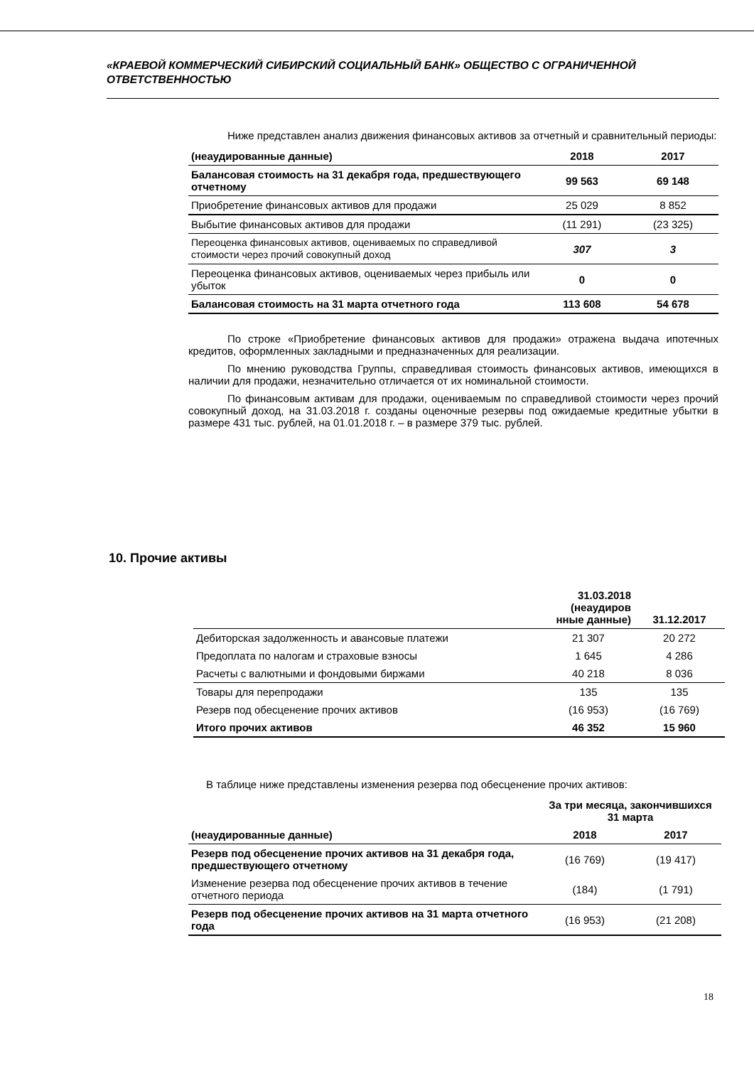«КРАЕВОЙ КОММЕРЧЕСКИЙ СИБИРСКИЙ СОЦИАЛЬНЫЙ БАНК» ОБЩЕСТВО С ОГРАНИЧЕННОЙ ОТВЕТСТВЕННОСТЬЮ
Ниже представлен анализ движения финансовых активов за отчетный и сравнительный периоды:
| (неаудированные данные) | 2018 | 2017 |
| --- | --- | --- |
| Балансовая стоимость на 31 декабря года, предшествующего отчетному | 99 563 | 69 148 |
| Приобретение финансовых активов для продажи | 25 029 | 8 852 |
| Выбытие финансовых активов для продажи | (11 291) | (23 325) |
| Переоценка финансовых активов, оцениваемых по справедливой стоимости через прочий совокупный доход | 307 | 3 |
| Переоценка финансовых активов, оцениваемых через прибыль или убыток | 0 | 0 |
| Балансовая стоимость на 31 марта отчетного года | 113 608 | 54 678 |
По строке «Приобретение финансовых активов для продажи» отражена выдача ипотечных кредитов, оформленных закладными и предназначенных для реализации.
По мнению руководства Группы, справедливая стоимость финансовых активов, имеющихся в наличии для продажи, незначительно отличается от их номинальной стоимости.
По финансовым активам для продажи, оцениваемым по справедливой стоимости через прочий совокупный доход, на 31.03.2018 г. созданы оценочные резервы под ожидаемые кредитные убытки в размере 431 тыс. рублей, на 01.01.2018 г. – в размере 379 тыс. рублей.
10. Прочие активы
| | 31.03.2018 (неаудиров нные данные) | 31.12.2017 |
| --- | --- | --- |
| Дебиторская задолженность и авансовые платежи | 21 307 | 20 272 |
| Предоплата по налогам и страховые взносы | 1 645 | 4 286 |
| Расчеты с валютными и фондовыми биржами | 40 218 | 8 036 |
| Товары для перепродажи | 135 | 135 |
| Резерв под обесценение прочих активов | (16 953) | (16 769) |
| Итого прочих активов | 46 352 | 15 960 |
В таблице ниже представлены изменения резерва под обесценение прочих активов:
| | За три месяца, закончившихся 31 марта | |
| --- | --- | --- |
| (неаудированные данные) | 2018 | 2017 |
| Резерв под обесценение прочих активов на 31 декабря года, предшествующего отчетному | (16 769) | (19 417) |
| Изменение резерва под обесценение прочих активов в течение отчетного периода | (184) | (1 791) |
| Резерв под обесценение прочих активов на 31 марта отчетного года | (16 953) | (21 208) |
18